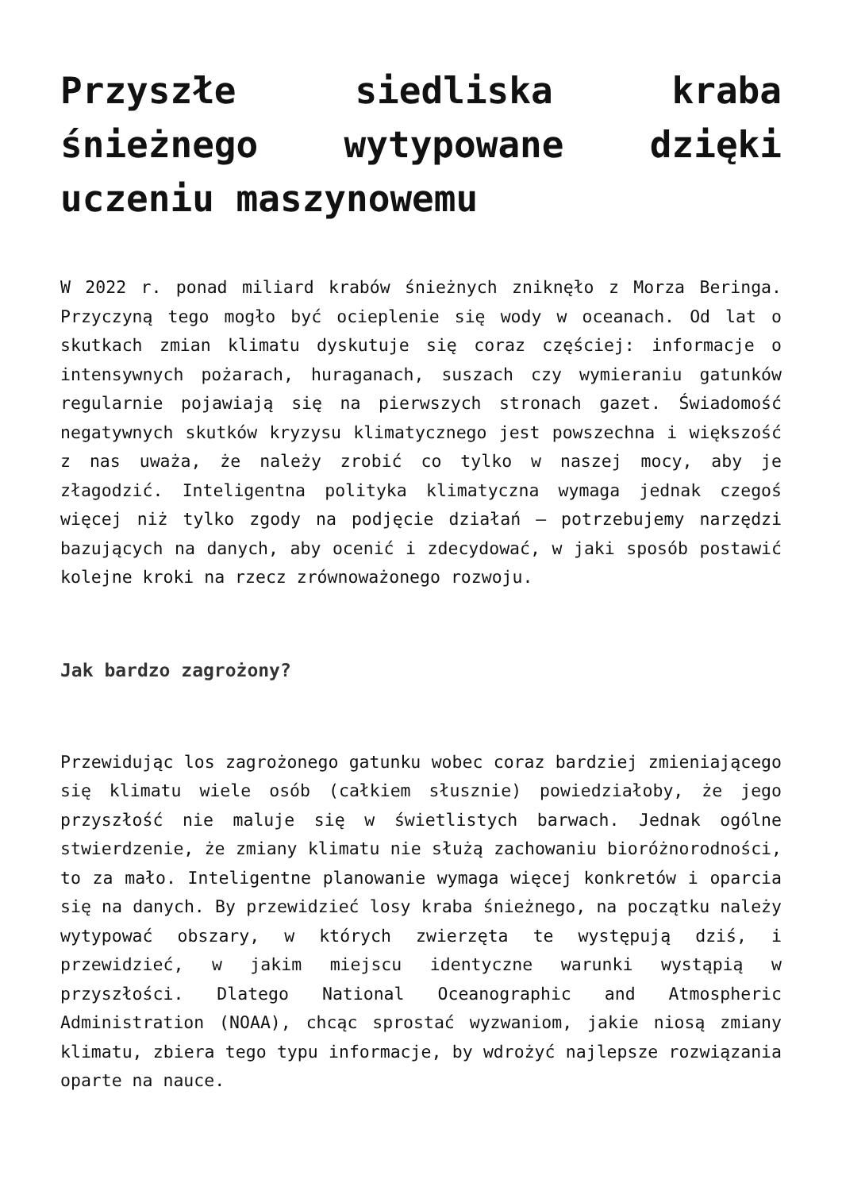Przyszłe siedliska kraba śnieżnego wytypowane dzięki uczeniu maszynowemu
W 2022 r. ponad miliard krabów śnieżnych zniknęło z Morza Beringa. Przyczyną tego mogło być ocieplenie się wody w oceanach. Od lat o skutkach zmian klimatu dyskutuje się coraz częściej: informacje o intensywnych pożarach, huraganach, suszach czy wymieraniu gatunków regularnie pojawiają się na pierwszych stronach gazet. Świadomość negatywnych skutków kryzysu klimatycznego jest powszechna i większość z nas uważa, że należy zrobić co tylko w naszej mocy, aby je złagodzić. Inteligentna polityka klimatyczna wymaga jednak czegoś więcej niż tylko zgody na podjęcie działań – potrzebujemy narzędzi bazujących na danych, aby ocenić i zdecydować, w jaki sposób postawić kolejne kroki na rzecz zrównoważonego rozwoju.
Jak bardzo zagrożony?
Przewidując los zagrożonego gatunku wobec coraz bardziej zmieniającego się klimatu wiele osób (całkiem słusznie) powiedziałoby, że jego przyszłość nie maluje się w świetlistych barwach. Jednak ogólne stwierdzenie, że zmiany klimatu nie służą zachowaniu bioróżnorodności, to za mało. Inteligentne planowanie wymaga więcej konkretów i oparcia się na danych. By przewidzieć losy kraba śnieżnego, na początku należy wytypować obszary, w których zwierzęta te występują dziś, i przewidzieć, w jakim miejscu identyczne warunki wystąpią w przyszłości. Dlatego National Oceanographic and Atmospheric Administration (NOAA), chcąc sprostać wyzwaniom, jakie niosą zmiany klimatu, zbiera tego typu informacje, by wdrożyć najlepsze rozwiązania oparte na nauce.